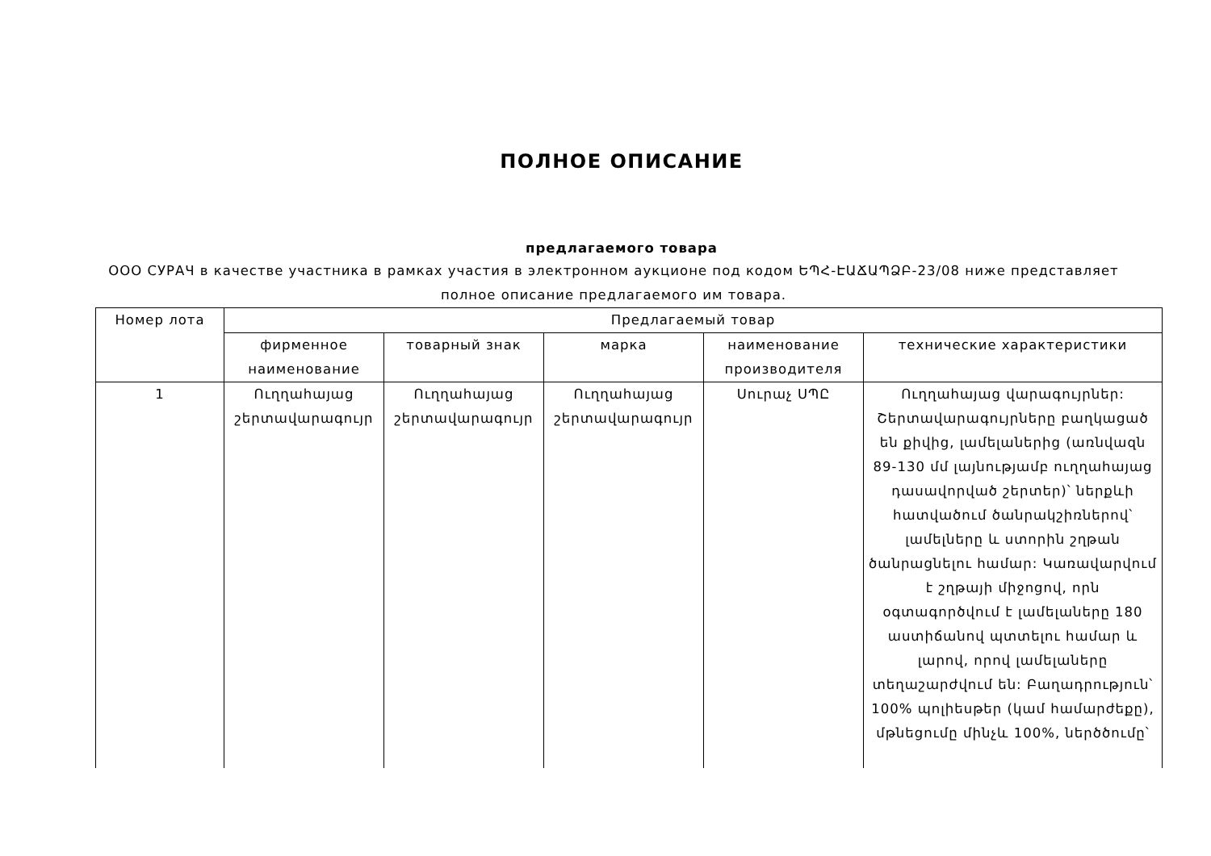ПОЛНОЕ ОПИСАНИЕ
предлагаемого товара
ООО СУРАЧ в качестве участника в рамках участия в электронном аукционе под кодом ԵՊՀ-ԷԱՃԱՊՁԲ-23/08 ниже представляет полное описание предлагаемого им товара.
| Номер лота | Предлагаемый товар | | | | |
| | фирменное наименование | товарный знак | марка | наименование производителя | технические характеристики |
| 1 | Ուղղահայաց շերտավարագույր | Ուղղահայաց շերտավարագույր | Ուղղահայաց շերտավարագույր | Սուրաչ ՍՊԸ | Ուղղահայաց վարագույրներ: Շերտավարագույրները բաղկացած են քիվից, լամելաներից (առնվազն 89-130 մմ լայնությամբ ուղղահայաց դասավորված շերտեր)՝ ներքևի հատվածում ծանրակշիռներով՝ լամելները և ստորին շղթան ծանրացնելու համար: Կառավարվում է շղթայի միջոցով, որն օգտագործվում է լամելաները 180 աստիճանով պտտելու համար և լարով, որով լամելաները տեղաշարժվում են: Բաղադրություն՝ 100% պոլիեսթեր (կամ համարժեքը), մթնեցումը մինչև 100%, ներծծումը՝ |